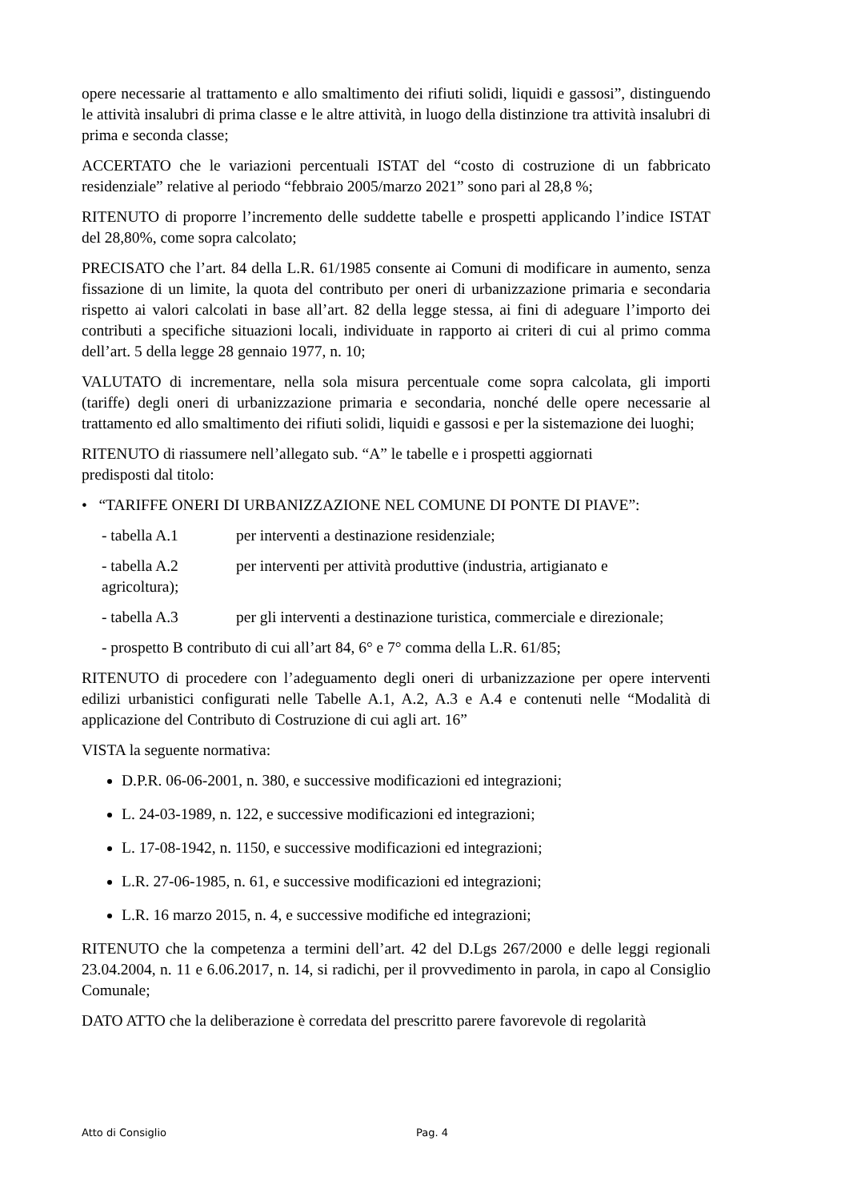opere necessarie al trattamento e allo smaltimento dei rifiuti solidi, liquidi e gassosi”, distinguendo le attività insalubri di prima classe e le altre attività, in luogo della distinzione tra attività insalubri di prima e seconda classe;
ACCERTATO che le variazioni percentuali ISTAT del “costo di costruzione di un fabbricato residenziale” relative al periodo “febbraio 2005/marzo 2021” sono pari al 28,8 %;
RITENUTO di proporre l’incremento delle suddette tabelle e prospetti applicando l’indice ISTAT del 28,80%, come sopra calcolato;
PRECISATO che l’art. 84 della L.R. 61/1985 consente ai Comuni di modificare in aumento, senza fissazione di un limite, la quota del contributo per oneri di urbanizzazione primaria e secondaria rispetto ai valori calcolati in base all’art. 82 della legge stessa, ai fini di adeguare l’importo dei contributi a specifiche situazioni locali, individuate in rapporto ai criteri di cui al primo comma dell’art. 5 della legge 28 gennaio 1977, n. 10;
VALUTATO di incrementare, nella sola misura percentuale come sopra calcolata, gli importi (tariffe) degli oneri di urbanizzazione primaria e secondaria, nonché delle opere necessarie al trattamento ed allo smaltimento dei rifiuti solidi, liquidi e gassosi e per la sistemazione dei luoghi;
RITENUTO di riassumere nell’allegato sub. “A” le tabelle e i prospetti aggiornati
predisposti dal titolo:
• “TARIFFE ONERI DI URBANIZZAZIONE NEL COMUNE DI PONTE DI PIAVE”:
- tabella A.1 per interventi a destinazione residenziale;
- tabella A.2 per interventi per attività produttive (industria, artigianato e
agricoltura);
- tabella A.3 per gli interventi a destinazione turistica, commerciale e direzionale;
- prospetto B contributo di cui all’art 84, 6° e 7° comma della L.R. 61/85;
RITENUTO di procedere con l’adeguamento degli oneri di urbanizzazione per opere interventi edilizi urbanistici configurati nelle Tabelle A.1, A.2, A.3 e A.4 e contenuti nelle “Modalità di applicazione del Contributo di Costruzione di cui agli art. 16”
VISTA la seguente normativa:
D.P.R. 06-06-2001, n. 380, e successive modificazioni ed integrazioni;
L. 24-03-1989, n. 122, e successive modificazioni ed integrazioni;
L. 17-08-1942, n. 1150, e successive modificazioni ed integrazioni;
L.R. 27-06-1985, n. 61, e successive modificazioni ed integrazioni;
L.R. 16 marzo 2015, n. 4, e successive modifiche ed integrazioni;
RITENUTO che la competenza a termini dell’art. 42 del D.Lgs 267/2000 e delle leggi regionali 23.04.2004, n. 11 e 6.06.2017, n. 14, si radichi, per il provvedimento in parola, in capo al Consiglio Comunale;
DATO ATTO che la deliberazione è corredata del prescritto parere favorevole di regolarità
Atto di Consiglio Pag. 4